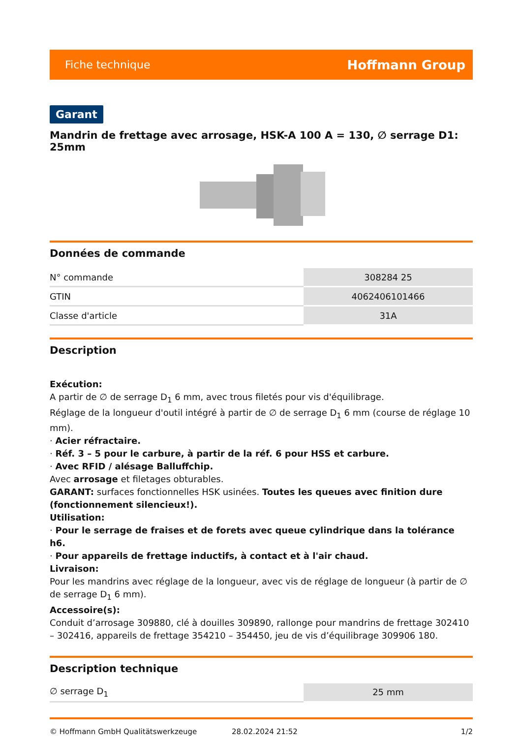Fiche technique Hoffmann Group
Garant
Mandrin de frettage avec arrosage, HSK-A 100 A = 130, ∅ serrage D1: 25mm
Données de commande
| N° commande | 308284 25 |
| GTIN | 4062406101466 |
| Classe d'article | 31A |
Description
Exécution:
A partir de ∅ de serrage D<sub>1</sub> 6 mm, avec trous filetés pour vis d'équilibrage.
Réglage de la longueur d'outil intégré à partir de ∅ de serrage D<sub>1</sub> 6 mm (course de réglage 10 mm).
· Acier réfractaire.
· Réf. 3 – 5 pour le carbure, à partir de la réf. 6 pour HSS et carbure.
· Avec RFID / alésage Balluffchip.
Avec arrosage et filetages obturables.
GARANT: surfaces fonctionnelles HSK usinées. Toutes les queues avec finition dure (fonctionnement silencieux!).
Utilisation:
· Pour le serrage de fraises et de forets avec queue cylindrique dans la tolérance h6.
· Pour appareils de frettage inductifs, à contact et à l'air chaud.
Livraison:
Pour les mandrins avec réglage de la longueur, avec vis de réglage de longueur (à partir de ∅ de serrage D<sub>1</sub> 6 mm).
Accessoire(s):
Conduit d’arrosage 309880, clé à douilles 309890, rallonge pour mandrins de frettage 302410 – 302416, appareils de frettage 354210 – 354450, jeu de vis d’équilibrage 309906 180.
Description technique
| ∅ serrage D<sub>1</sub> | 25 mm |
© Hoffmann GmbH Qualitätswerkzeuge 28.02.2024 21:52 1/2